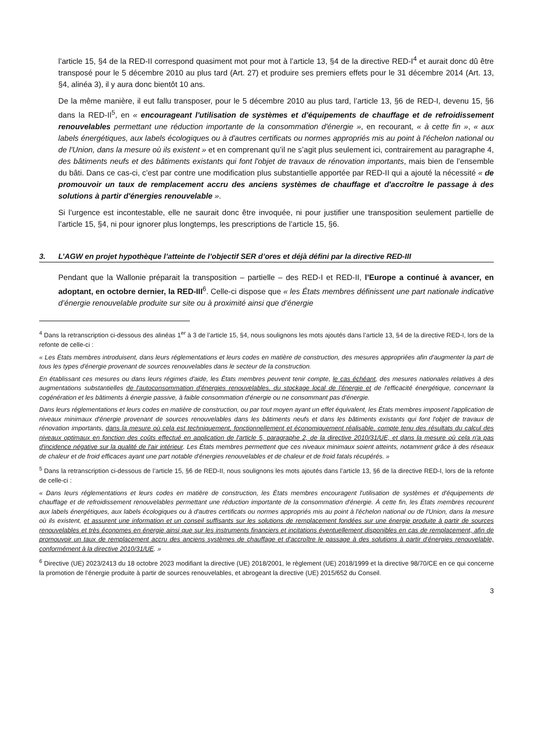l’article 15, §4 de la RED-II correspond quasiment mot pour mot à l’article 13, §4 de la directive RED-I<sup>4</sup> et aurait donc dû être transposé pour le 5 décembre 2010 au plus tard (Art. 27) et produire ses premiers effets pour le 31 décembre 2014 (Art. 13, §4, alinéa 3), il y aura donc bientôt 10 ans.
De la même manière, il eut fallu transposer, pour le 5 décembre 2010 au plus tard, l’article 13, §6 de RED-I, devenu 15, §6 dans la RED-II<sup>5</sup>, en « encourageant l'utilisation de systèmes et d'équipements de chauffage et de refroidissement renouvelables permettant une réduction importante de la consommation d'énergie », en recourant, « à cette fin », « aux labels énergétiques, aux labels écologiques ou à d'autres certificats ou normes appropriés mis au point à l'échelon national ou de l'Union, dans la mesure où ils existent » et en comprenant qu’il ne s’agit plus seulement ici, contrairement au paragraphe 4, des bâtiments neufs et des bâtiments existants qui font l'objet de travaux de rénovation importants, mais bien de l’ensemble du bâti. Dans ce cas-ci, c’est par contre une modification plus substantielle apportée par RED-II qui a ajouté la nécessité « de promouvoir un taux de remplacement accru des anciens systèmes de chauffage et d'accroître le passage à des solutions à partir d'énergies renouvelable ».
Si l’urgence est incontestable, elle ne saurait donc être invoquée, ni pour justifier une transposition seulement partielle de l’article 15, §4, ni pour ignorer plus longtemps, les prescriptions de l’article 15, §6.
3. L’AGW en projet hypothèque l’atteinte de l’objectif SER d’ores et déjà défini par la directive RED-III
Pendant que la Wallonie préparait la transposition – partielle – des RED-I et RED-II, l’Europe a continué à avancer, en adoptant, en octobre dernier, la RED-III<sup>6</sup>. Celle-ci dispose que « les États membres définissent une part nationale indicative d’énergie renouvelable produite sur site ou à proximité ainsi que d’énergie
<sup>4</sup> Dans la retranscription ci-dessous des alinéas 1<sup>er</sup> à 3 de l’article 15, §4, nous soulignons les mots ajoutés dans l’article 13, §4 de la directive RED-I, lors de la refonte de celle-ci :
« Les États membres introduisent, dans leurs réglementations et leurs codes en matière de construction, des mesures appropriées afin d'augmenter la part de tous les types d'énergie provenant de sources renouvelables dans le secteur de la construction.
En établissant ces mesures ou dans leurs régimes d'aide, les États membres peuvent tenir compte, le cas échéant, des mesures nationales relatives à des augmentations substantielles de l'autoconsommation d'énergies renouvelables, du stockage local de l'énergie et de l'efficacité énergétique, concernant la cogénération et les bâtiments à énergie passive, à faible consommation d'énergie ou ne consommant pas d'énergie.
Dans leurs réglementations et leurs codes en matière de construction, ou par tout moyen ayant un effet équivalent, les États membres imposent l'application de niveaux minimaux d'énergie provenant de sources renouvelables dans les bâtiments neufs et dans les bâtiments existants qui font l'objet de travaux de rénovation importants, dans la mesure où cela est techniquement, fonctionnellement et économiquement réalisable, compte tenu des résultats du calcul des niveaux optimaux en fonction des coûts effectué en application de l'article 5, paragraphe 2, de la directive 2010/31/UE, et dans la mesure où cela n'a pas d'incidence négative sur la qualité de l'air intérieur. Les États membres permettent que ces niveaux minimaux soient atteints, notamment grâce à des réseaux de chaleur et de froid efficaces ayant une part notable d'énergies renouvelables et de chaleur et de froid fatals récupérés. »
<sup>5</sup> Dans la retranscription ci-dessous de l’article 15, §6 de RED-II, nous soulignons les mots ajoutés dans l’article 13, §6 de la directive RED-I, lors de la refonte de celle-ci :
« Dans leurs réglementations et leurs codes en matière de construction, les États membres encouragent l'utilisation de systèmes et d'équipements de chauffage et de refroidissement renouvelables permettant une réduction importante de la consommation d'énergie. À cette fin, les États membres recourent aux labels énergétiques, aux labels écologiques ou à d'autres certificats ou normes appropriés mis au point à l'échelon national ou de l'Union, dans la mesure où ils existent, et assurent une information et un conseil suffisants sur les solutions de remplacement fondées sur une énergie produite à partir de sources renouvelables et très économes en énergie ainsi que sur les instruments financiers et incitations éventuellement disponibles en cas de remplacement, afin de promouvoir un taux de remplacement accru des anciens systèmes de chauffage et d'accroître le passage à des solutions à partir d'énergies renouvelable, conformément à la directive 2010/31/UE. »
<sup>6</sup> Directive (UE) 2023/2413 du 18 octobre 2023 modifiant la directive (UE) 2018/2001, le règlement (UE) 2018/1999 et la directive 98/70/CE en ce qui concerne la promotion de l’énergie produite à partir de sources renouvelables, et abrogeant la directive (UE) 2015/652 du Conseil.
3